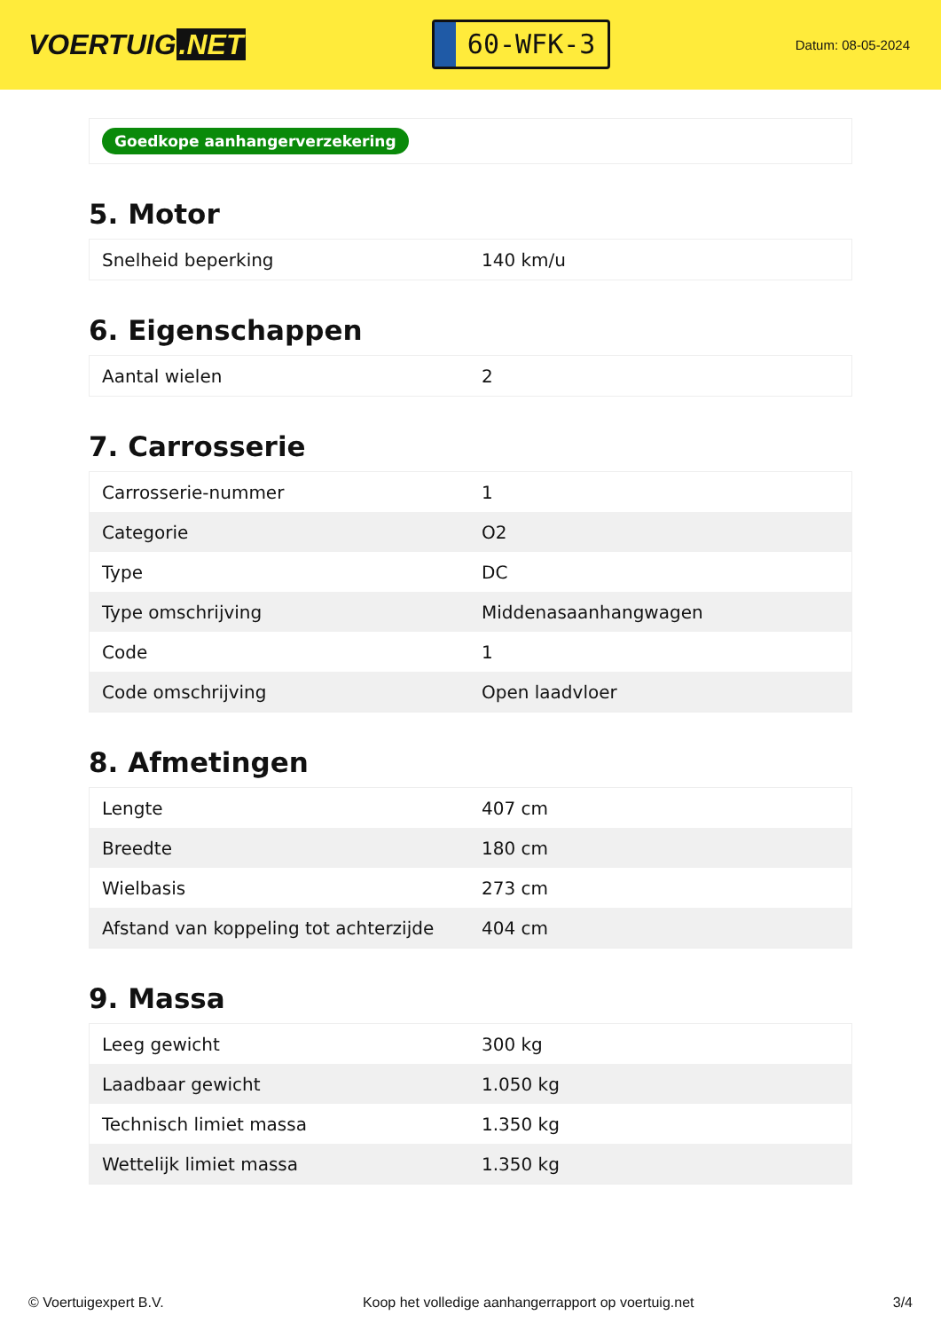VOERTUIG.NET
60-WFK-3
Datum: 08-05-2024
Goedkope aanhangerverzekering
5. Motor
| Snelheid beperking | 140 km/u |
6. Eigenschappen
| Aantal wielen | 2 |
7. Carrosserie
| Carrosserie-nummer | 1 |
| Categorie | O2 |
| Type | DC |
| Type omschrijving | Middenasaanhangwagen |
| Code | 1 |
| Code omschrijving | Open laadvloer |
8. Afmetingen
| Lengte | 407 cm |
| Breedte | 180 cm |
| Wielbasis | 273 cm |
| Afstand van koppeling tot achterzijde | 404 cm |
9. Massa
| Leeg gewicht | 300 kg |
| Laadbaar gewicht | 1.050 kg |
| Technisch limiet massa | 1.350 kg |
| Wettelijk limiet massa | 1.350 kg |
© Voertuigexpert B.V. Koop het volledige aanhangerrapport op voertuig.net 3/4